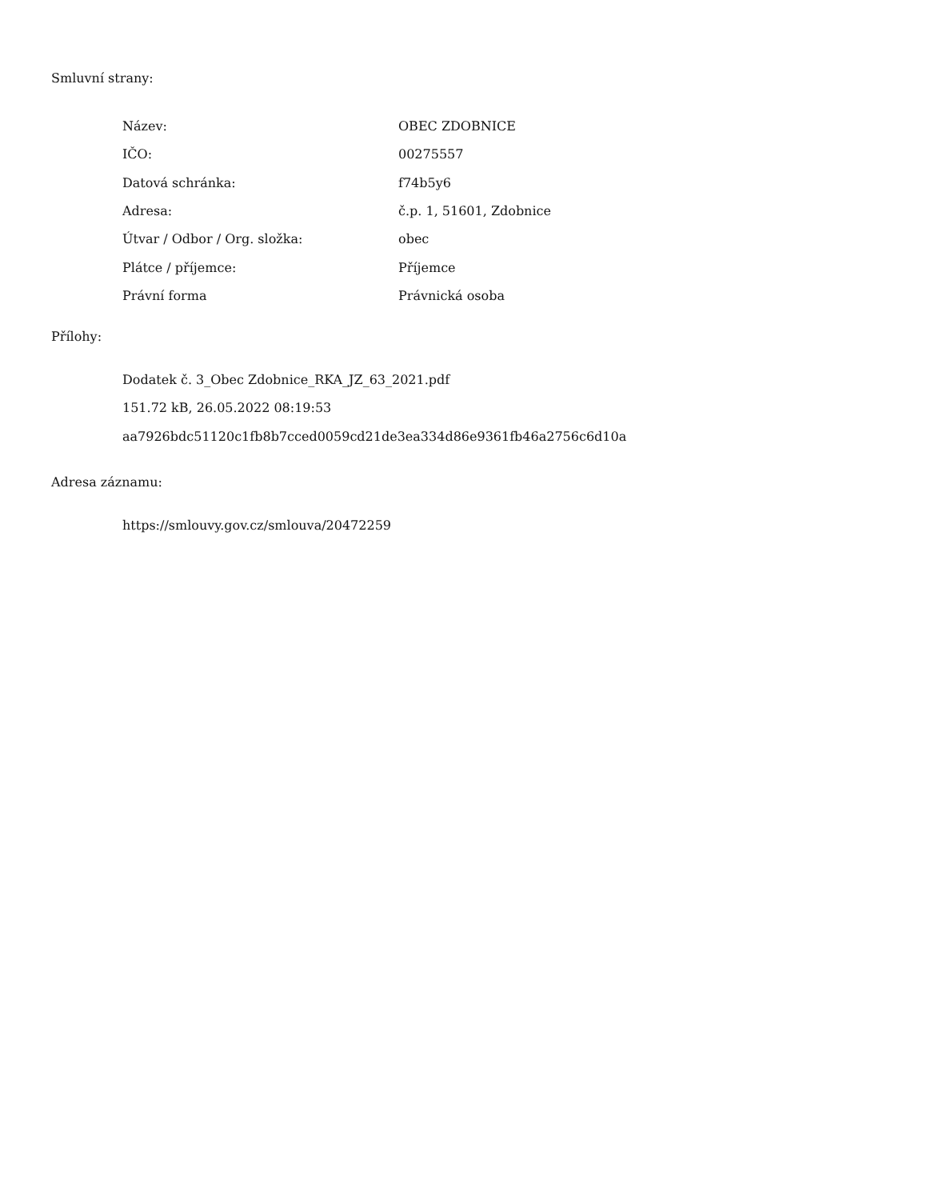Smluvní strany:
| Název: | OBEC ZDOBNICE |
| IČO: | 00275557 |
| Datová schránka: | f74b5y6 |
| Adresa: | č.p. 1, 51601, Zdobnice |
| Útvar / Odbor / Org. složka: | obec |
| Plátce / příjemce: | Příjemce |
| Právní forma | Právnická osoba |
Přílohy:
Dodatek č. 3_Obec Zdobnice_RKA_JZ_63_2021.pdf
151.72 kB, 26.05.2022 08:19:53
aa7926bdc51120c1fb8b7cced0059cd21de3ea334d86e9361fb46a2756c6d10a
Adresa záznamu:
https://smlouvy.gov.cz/smlouva/20472259